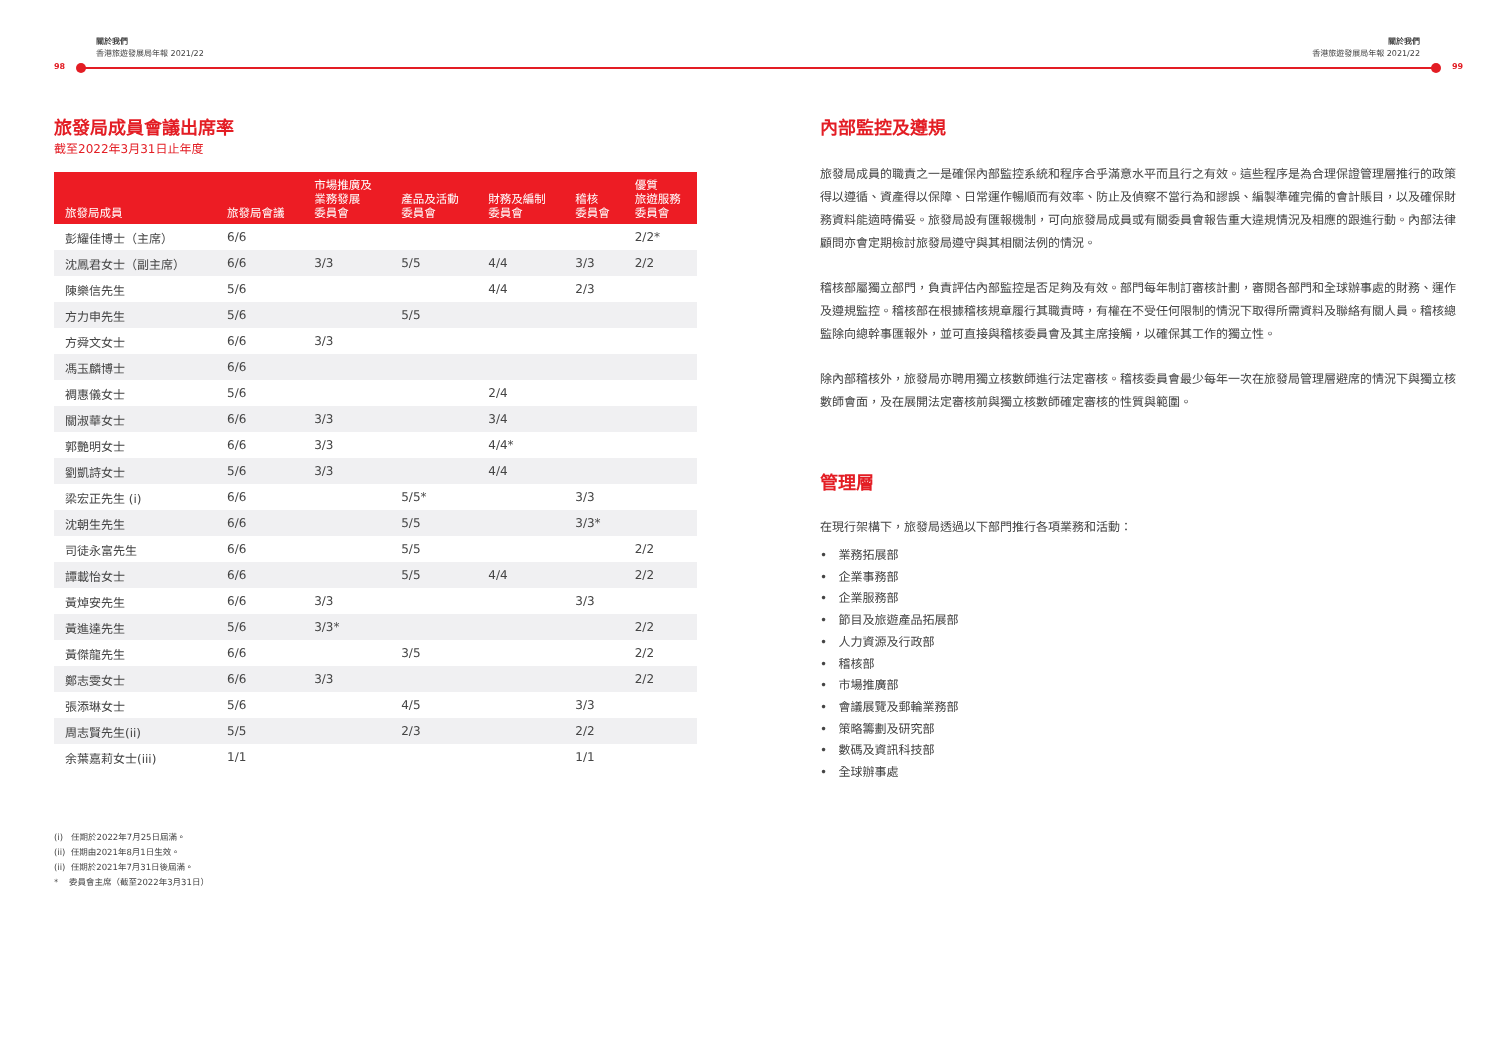關於我們
香港旅遊發展局年報 2021/22
關於我們
香港旅遊發展局年報 2021/22
98 99
旅發局成員會議出席率
截至2022年3月31日止年度
| 旅發局成員 | 旅發局會議 | 市場推廣及 業務發展 委員會 | 產品及活動 委員會 | 財務及編制 委員會 | 稽核 委員會 | 優質 旅遊服務 委員會 |
| --- | --- | --- | --- | --- | --- | --- |
| 彭耀佳博士（主席） | 6/6 | | | | | 2/2* |
| 沈鳳君女士（副主席） | 6/6 | 3/3 | 5/5 | 4/4 | 3/3 | 2/2 |
| 陳樂信先生 | 5/6 | | | 4/4 | 2/3 | |
| 方力申先生 | 5/6 | | 5/5 | | | |
| 方舜文女士 | 6/6 | 3/3 | | | | |
| 馮玉麟博士 | 6/6 | | | | | |
| 裯惠儀女士 | 5/6 | | | 2/4 | | |
| 關淑華女士 | 6/6 | 3/3 | | 3/4 | | |
| 郭艷明女士 | 6/6 | 3/3 | | 4/4* | | |
| 劉凱詩女士 | 5/6 | 3/3 | | 4/4 | | |
| 梁宏正先生 (i) | 6/6 | | 5/5* | | 3/3 | |
| 沈朝生先生 | 6/6 | | 5/5 | | 3/3* | |
| 司徒永富先生 | 6/6 | | 5/5 | | | 2/2 |
| 譚載怡女士 | 6/6 | | 5/5 | 4/4 | | 2/2 |
| 黃焯安先生 | 6/6 | 3/3 | | | 3/3 | |
| 黃進達先生 | 5/6 | 3/3* | | | | 2/2 |
| 黃傑龍先生 | 6/6 | | 3/5 | | | 2/2 |
| 鄭志雯女士 | 6/6 | 3/3 | | | | 2/2 |
| 張添琳女士 | 5/6 | | 4/5 | | 3/3 | |
| 周志賢先生(ii) | 5/5 | | 2/3 | | 2/2 | |
| 余葉嘉莉女士(iii) | 1/1 | | | | 1/1 | |
(i) 任期於2022年7月25日屆滿。
(ii) 任期由2021年8月1日生效。
(ii) 任期於2021年7月31日後屆滿。
* 委員會主席（截至2022年3月31日）
內部監控及遵規
旅發局成員的職責之一是確保內部監控系統和程序合乎滿意水平而且行之有效。這些程序是為合理保證管理層推行的政策得以遵循、資產得以保障、日常運作暢順而有效率、防止及偵察不當行為和謬誤、編製準確完備的會計賬目，以及確保財務資料能適時備妥。旅發局設有匯報機制，可向旅發局成員或有關委員會報告重大違規情況及相應的跟進行動。內部法律顧問亦會定期檢討旅發局遵守與其相關法例的情況。
稽核部屬獨立部門，負責評估內部監控是否足夠及有效。部門每年制訂審核計劃，審閱各部門和全球辦事處的財務、運作及遵規監控。稽核部在根據稽核規章履行其職責時，有權在不受任何限制的情況下取得所需資料及聯絡有關人員。稽核總監除向總幹事匯報外，並可直接與稽核委員會及其主席接觸，以確保其工作的獨立性。
除內部稽核外，旅發局亦聘用獨立核數師進行法定審核。稽核委員會最少每年一次在旅發局管理層避席的情況下與獨立核數師會面，及在展開法定審核前與獨立核數師確定審核的性質與範圍。
管理層
在現行架構下，旅發局透過以下部門推行各項業務和活動：
• 業務拓展部
• 企業事務部
• 企業服務部
• 節目及旅遊產品拓展部
• 人力資源及行政部
• 稽核部
• 市場推廣部
• 會議展覽及郵輪業務部
• 策略籌劃及研究部
• 數碼及資訊科技部
• 全球辦事處